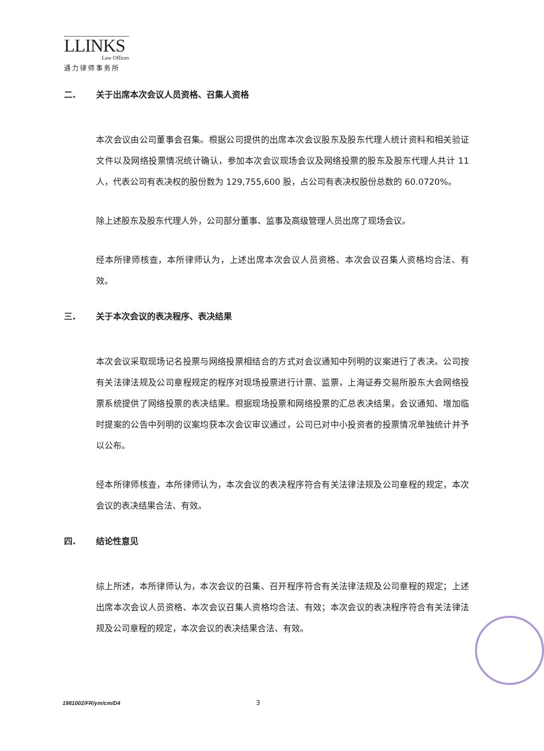LLINKS
Law Offices
通力律师事务所
二. 关于出席本次会议人员资格、召集人资格
本次会议由公司董事会召集。根据公司提供的出席本次会议股东及股东代理人统计资料和相关验证文件以及网络投票情况统计确认，参加本次会议现场会议及网络投票的股东及股东代理人共计 11 人，代表公司有表决权的股份数为 129,755,600 股，占公司有表决权股份总数的 60.0720%。
除上述股东及股东代理人外，公司部分董事、监事及高级管理人员出席了现场会议。
经本所律师核查，本所律师认为，上述出席本次会议人员资格、本次会议召集人资格均合法、有效。
三. 关于本次会议的表决程序、表决结果
本次会议采取现场记名投票与网络投票相结合的方式对会议通知中列明的议案进行了表决。公司按有关法律法规及公司章程规定的程序对现场投票进行计票、监票，上海证券交易所股东大会网络投票系统提供了网络投票的表决结果。根据现场投票和网络投票的汇总表决结果，会议通知、增加临时提案的公告中列明的议案均获本次会议审议通过，公司已对中小投资者的投票情况单独统计并予以公布。
经本所律师核查，本所律师认为，本次会议的表决程序符合有关法律法规及公司章程的规定，本次会议的表决结果合法、有效。
四. 结论性意见
综上所述，本所律师认为，本次会议的召集、召开程序符合有关法律法规及公司章程的规定；上述出席本次会议人员资格、本次会议召集人资格均合法、有效；本次会议的表决程序符合有关法律法规及公司章程的规定，本次会议的表决结果合法、有效。
1981002/FR/ym/cm/D4 3